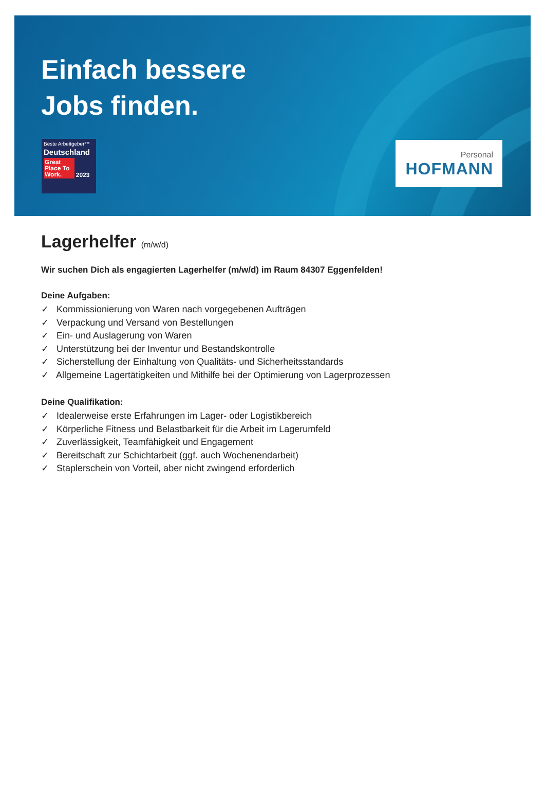Einfach bessere
Jobs finden.
Beste Arbeitgeber™
Deutschland
Great Place To Work. 2023
Personal
HOFMANN
Lagerhelfer (m/w/d)
Wir suchen Dich als engagierten Lagerhelfer (m/w/d) im Raum 84307 Eggenfelden!
Deine Aufgaben:
✓ Kommissionierung von Waren nach vorgegebenen Aufträgen
✓ Verpackung und Versand von Bestellungen
✓ Ein- und Auslagerung von Waren
✓ Unterstützung bei der Inventur und Bestandskontrolle
✓ Sicherstellung der Einhaltung von Qualitäts- und Sicherheitsstandards
✓ Allgemeine Lagertätigkeiten und Mithilfe bei der Optimierung von Lagerprozessen
Deine Qualifikation:
✓ Idealerweise erste Erfahrungen im Lager- oder Logistikbereich
✓ Körperliche Fitness und Belastbarkeit für die Arbeit im Lagerumfeld
✓ Zuverlässigkeit, Teamfähigkeit und Engagement
✓ Bereitschaft zur Schichtarbeit (ggf. auch Wochenendarbeit)
✓ Staplerschein von Vorteil, aber nicht zwingend erforderlich